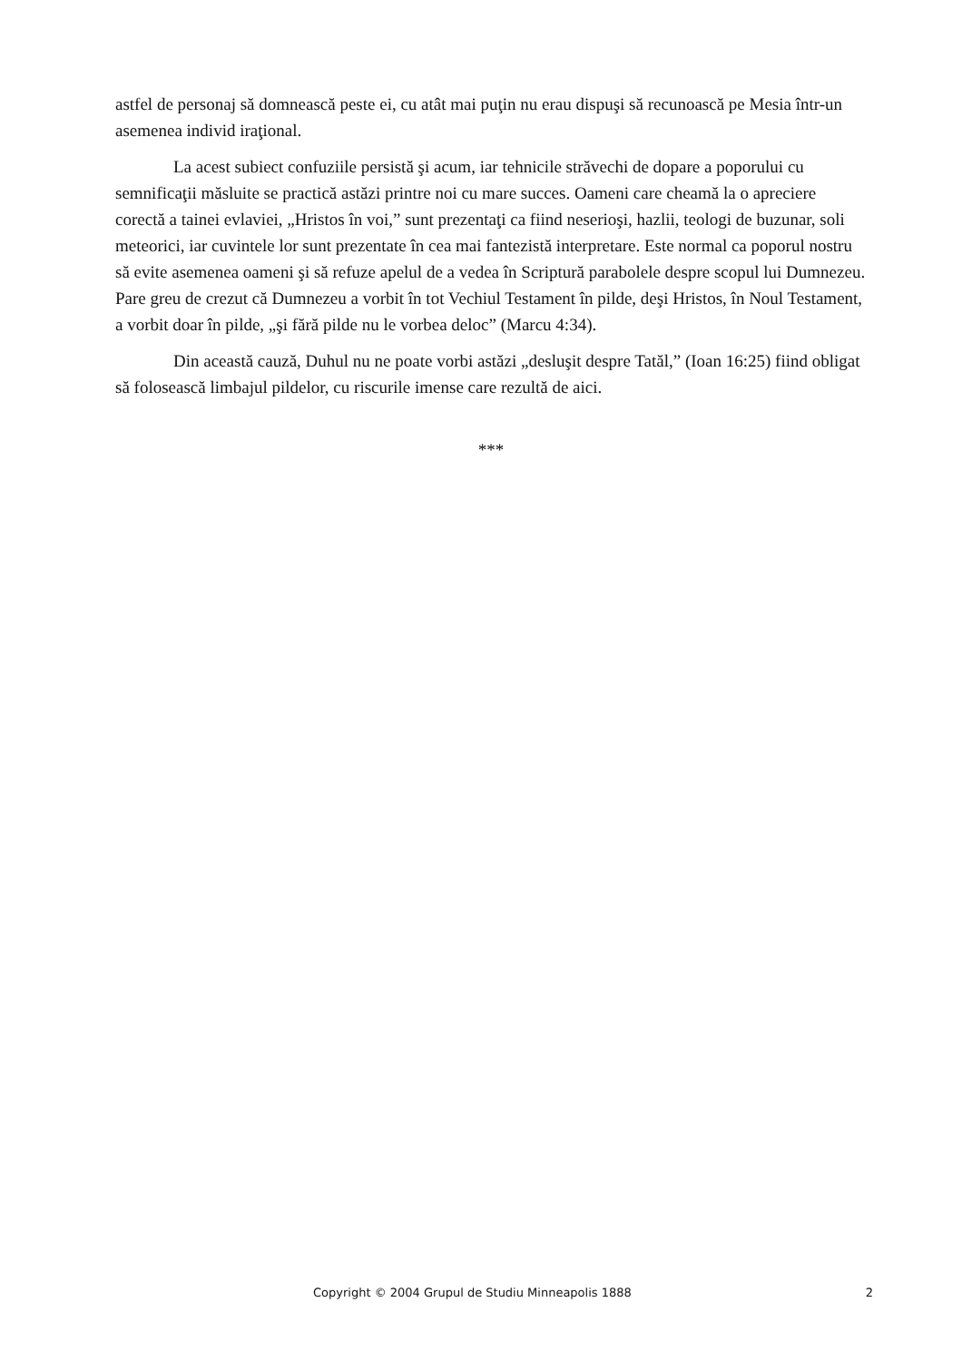astfel de personaj să domnească peste ei, cu atât mai puţin nu erau dispuşi să recunoască pe Mesia într-un asemenea individ iraţional.
La acest subiect confuziile persistă şi acum, iar tehnicile străvechi de dopare a poporului cu semnificaţii măsluite se practică astăzi printre noi cu mare succes. Oameni care cheamă la o apreciere corectă a tainei evlaviei, „Hristos în voi,” sunt prezentaţi ca fiind neserioşi, hazlii, teologi de buzunar, soli meteorici, iar cuvintele lor sunt prezentate în cea mai fantezistă interpretare. Este normal ca poporul nostru să evite asemenea oameni şi să refuze apelul de a vedea în Scriptură parabolele despre scopul lui Dumnezeu. Pare greu de crezut că Dumnezeu a vorbit în tot Vechiul Testament în pilde, deşi Hristos, în Noul Testament, a vorbit doar în pilde, „şi fără pilde nu le vorbea deloc” (Marcu 4:34).
Din această cauză, Duhul nu ne poate vorbi astăzi „desluşit despre Tatăl,” (Ioan 16:25) fiind obligat să folosească limbajul pildelor, cu riscurile imense care rezultă de aici.
***
Copyright © 2004 Grupul de Studiu Minneapolis 1888 2